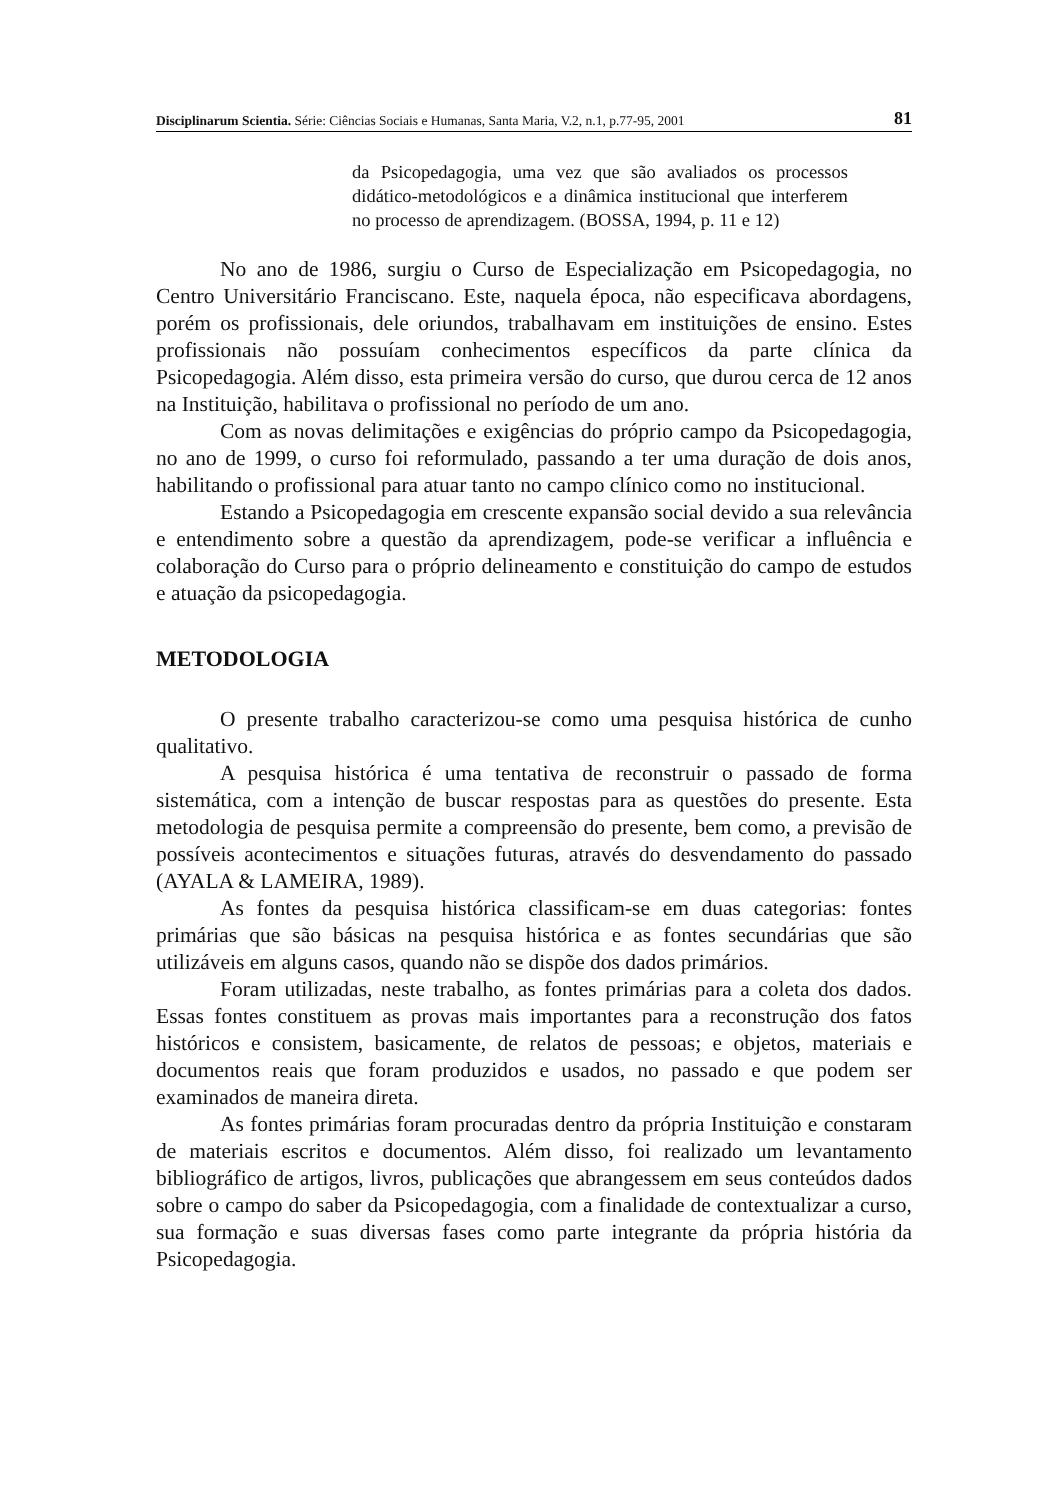Disciplinarum Scientia. Série: Ciências Sociais e Humanas, Santa Maria, V.2, n.1, p.77-95, 2001 81
da Psicopedagogia, uma vez que são avaliados os processos didático-metodológicos e a dinâmica institucional que interferem no processo de aprendizagem. (BOSSA, 1994, p. 11 e 12)
No ano de 1986, surgiu o Curso de Especialização em Psicopedagogia, no Centro Universitário Franciscano. Este, naquela época, não especificava abordagens, porém os profissionais, dele oriundos, trabalhavam em instituições de ensino. Estes profissionais não possuíam conhecimentos específicos da parte clínica da Psicopedagogia. Além disso, esta primeira versão do curso, que durou cerca de 12 anos na Instituição, habilitava o profissional no período de um ano.
Com as novas delimitações e exigências do próprio campo da Psicopedagogia, no ano de 1999, o curso foi reformulado, passando a ter uma duração de dois anos, habilitando o profissional para atuar tanto no campo clínico como no institucional.
Estando a Psicopedagogia em crescente expansão social devido a sua relevância e entendimento sobre a questão da aprendizagem, pode-se verificar a influência e colaboração do Curso para o próprio delineamento e constituição do campo de estudos e atuação da psicopedagogia.
METODOLOGIA
O presente trabalho caracterizou-se como uma pesquisa histórica de cunho qualitativo.
A pesquisa histórica é uma tentativa de reconstruir o passado de forma sistemática, com a intenção de buscar respostas para as questões do presente. Esta metodologia de pesquisa permite a compreensão do presente, bem como, a previsão de possíveis acontecimentos e situações futuras, através do desvendamento do passado (AYALA & LAMEIRA, 1989).
As fontes da pesquisa histórica classificam-se em duas categorias: fontes primárias que são básicas na pesquisa histórica e as fontes secundárias que são utilizáveis em alguns casos, quando não se dispõe dos dados primários.
Foram utilizadas, neste trabalho, as fontes primárias para a coleta dos dados. Essas fontes constituem as provas mais importantes para a reconstrução dos fatos históricos e consistem, basicamente, de relatos de pessoas; e objetos, materiais e documentos reais que foram produzidos e usados, no passado e que podem ser examinados de maneira direta.
As fontes primárias foram procuradas dentro da própria Instituição e constaram de materiais escritos e documentos. Além disso, foi realizado um levantamento bibliográfico de artigos, livros, publicações que abrangessem em seus conteúdos dados sobre o campo do saber da Psicopedagogia, com a finalidade de contextualizar a curso, sua formação e suas diversas fases como parte integrante da própria história da Psicopedagogia.